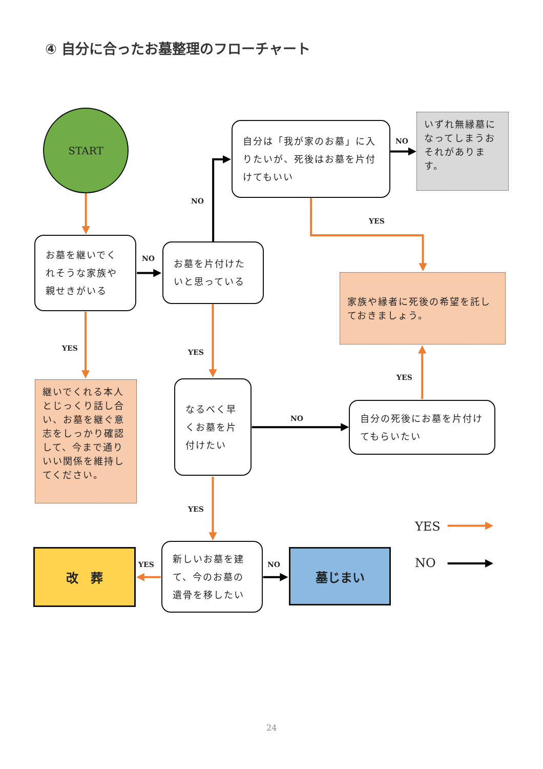④ 自分に合ったお墓整理のフローチャート
START
お墓を継いでくれそうな家族や親せきがいる
NO
お墓を片付けたいと思っている
NO
自分は「我が家のお墓」に入りたいが、死後はお墓を片付けてもいい
NO
いずれ無縁墓になってしまうおそれがあります。
YES
家族や縁者に死後の希望を託しておきましょう。
YES
継いでくれる本人とじっくり話し合い、お墓を継ぐ意志をしっかり確認して、今まで通りいい関係を維持してください。
YES
なるべく早くお墓を片付けたい
NO
YES
自分の死後にお墓を片付けてもらいたい
YES
新しいお墓を建て、今のお墓の遺骨を移したい
YES
改　葬
NO
墓じまい
YES
NO
24